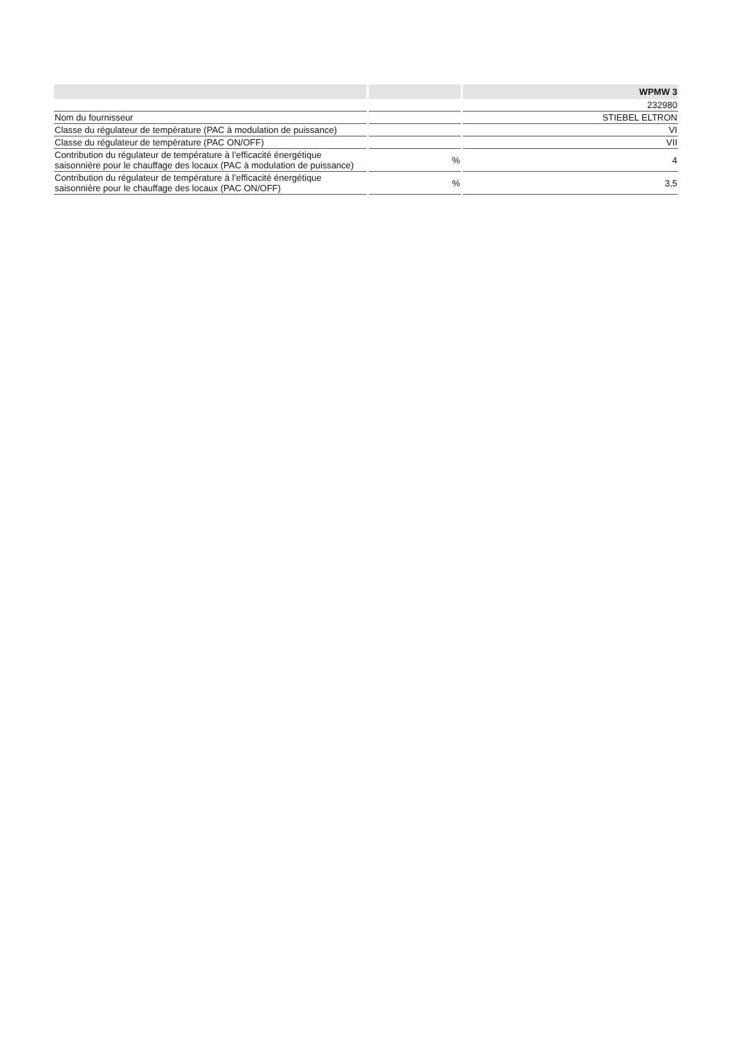| | | WPMW 3 |
| --- | --- | --- |
| | | 232980 |
| Nom du fournisseur | | STIEBEL ELTRON |
| Classe du régulateur de température (PAC à modulation de puissance) | | VI |
| Classe du régulateur de température (PAC ON/OFF) | | VII |
| Contribution du régulateur de température à l’efficacité énergétique saisonnière pour le chauffage des locaux (PAC à modulation de puissance) | % | 4 |
| Contribution du régulateur de température à l’efficacité énergétique saisonnière pour le chauffage des locaux (PAC ON/OFF) | % | 3,5 |